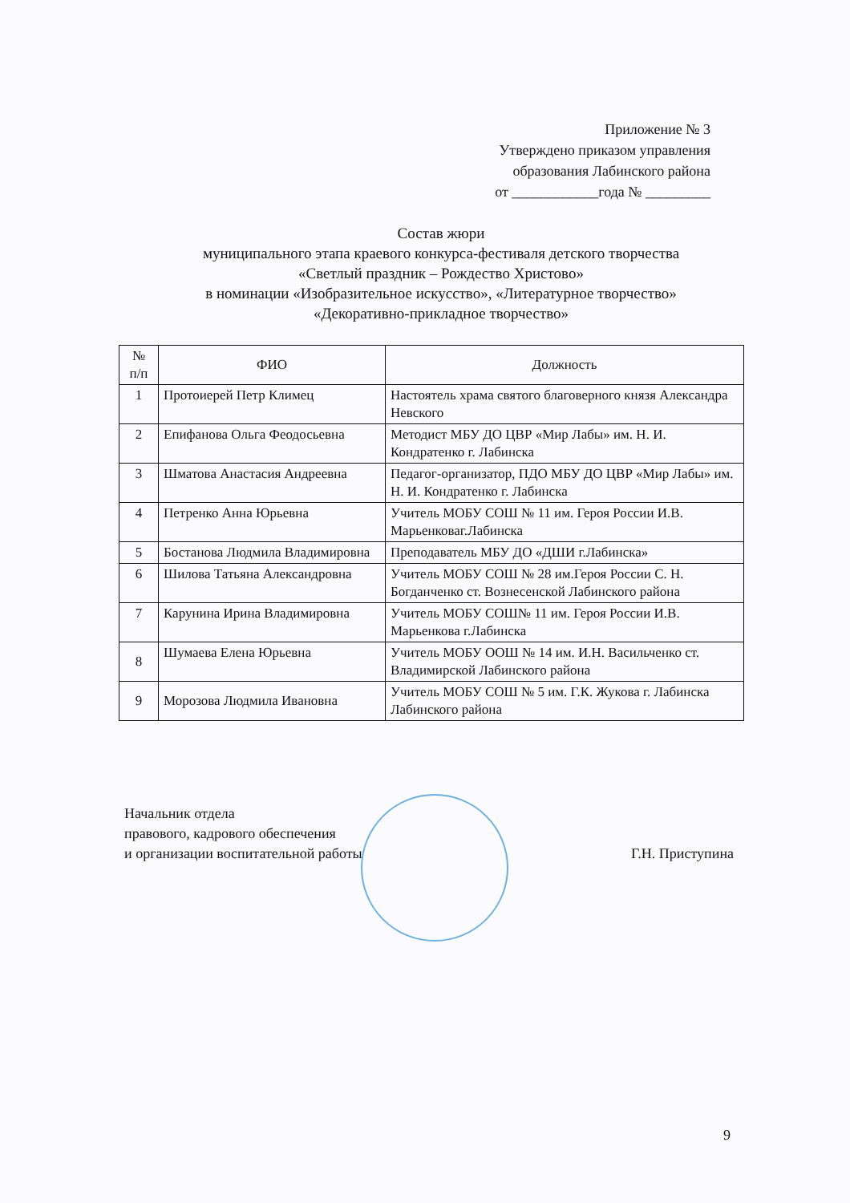Приложение № 3
Утверждено приказом управления
образования Лабинского района
от ____________года № _________
Состав жюри
муниципального этапа краевого конкурса-фестиваля детского творчества
«Светлый праздник – Рождество Христово»
в номинации «Изобразительное искусство», «Литературное творчество»
«Декоративно-прикладное творчество»
| № п/п | ФИО | Должность |
| --- | --- | --- |
| 1 | Протоиерей Петр Климец | Настоятель храма святого благоверного князя Александра Невского |
| 2 | Епифанова Ольга Феодосьевна | Методист МБУ ДО ЦВР «Мир Лабы» им. Н. И. Кондратенко г. Лабинска |
| 3 | Шматова Анастасия Андреевна | Педагог-организатор, ПДО МБУ ДО ЦВР «Мир Лабы» им. Н. И. Кондратенко г. Лабинска |
| 4 | Петренко Анна Юрьевна | Учитель МОБУ СОШ № 11 им. Героя России И.В. Марьенковаг.Лабинска |
| 5 | Бостанова Людмила Владимировна | Преподаватель МБУ ДО «ДШИ г.Лабинска» |
| 6 | Шилова Татьяна Александровна | Учитель МОБУ СОШ № 28 им.Героя России С. Н. Богданченко ст. Вознесенской Лабинского района |
| 7 | Карунина Ирина Владимировна | Учитель МОБУ СОШ№ 11 им. Героя России И.В. Марьенкова г.Лабинска |
| 8 | Шумаева Елена Юрьевна | Учитель МОБУ ООШ № 14 им. И.Н. Васильченко ст. Владимирской Лабинского района |
| 9 | Морозова Людмила Ивановна | Учитель МОБУ СОШ № 5 им. Г.К. Жукова г. Лабинска Лабинского района |
Начальник отдела
правового, кадрового обеспечения
и организации воспитательной работы
Г.Н. Приступина
9